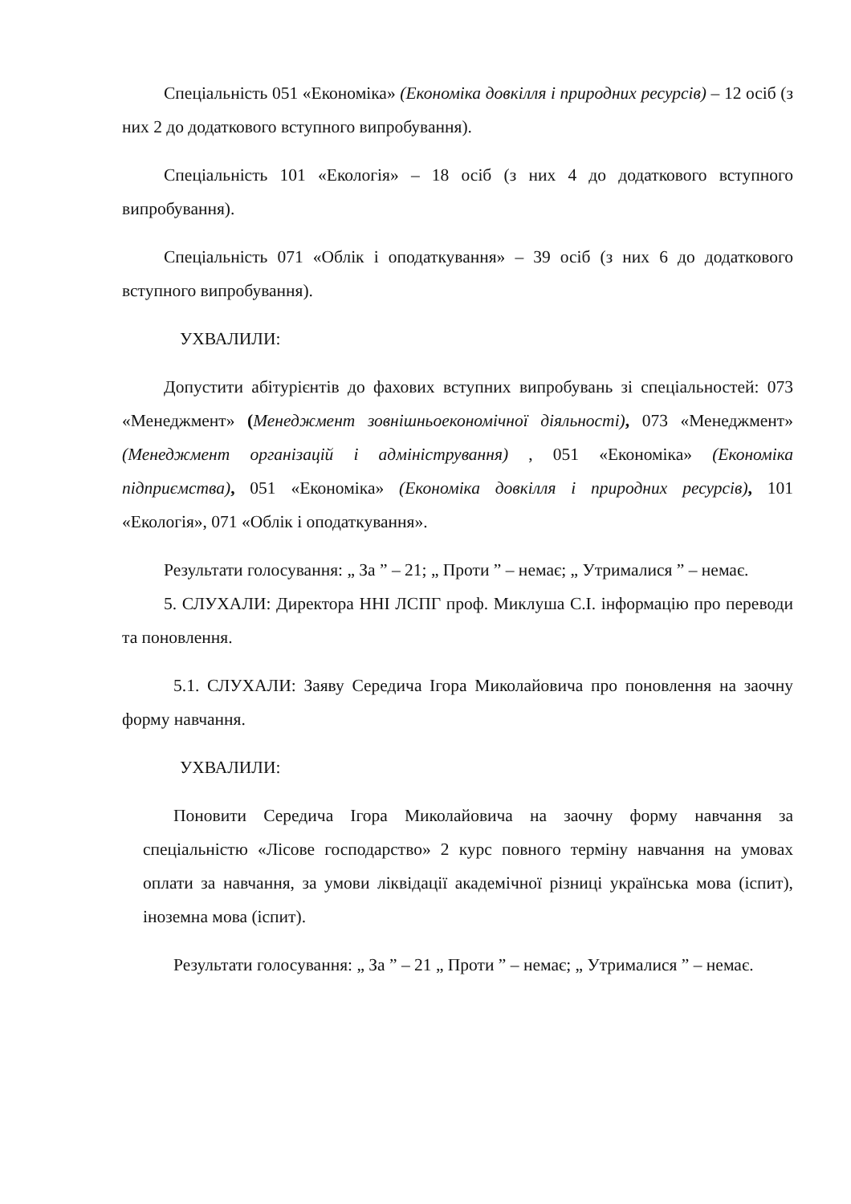Спеціальність 051 «Економіка» (Економіка довкілля і природних ресурсів) – 12 осіб (з них 2 до додаткового вступного випробування).
Спеціальність 101 «Екологія» – 18 осіб (з них 4 до додаткового вступного випробування).
Спеціальність 071 «Облік і оподаткування» – 39 осіб (з них 6 до додаткового вступного випробування).
УХВАЛИЛИ:
Допустити абітурієнтів до фахових вступних випробувань зі спеціальностей: 073 «Менеджмент» (Менеджмент зовнішньоекономічної діяльності), 073 «Менеджмент» (Менеджмент організацій і адміністрування) , 051 «Економіка» (Економіка підприємства), 051 «Економіка» (Економіка довкілля і природних ресурсів), 101 «Екологія», 071 «Облік і оподаткування».
Результати голосування: „ За ” – 21; „ Проти ” – немає; „ Утрималися ” – немає.
5. СЛУХАЛИ: Директора ННІ ЛСПГ проф. Миклуша С.І. інформацію про переводи та поновлення.
5.1. СЛУХАЛИ: Заяву Середича Ігора Миколайовича про поновлення на заочну форму навчання.
УХВАЛИЛИ:
Поновити Середича Ігора Миколайовича на заочну форму навчання за спеціальністю «Лісове господарство» 2 курс повного терміну навчання на умовах оплати за навчання, за умови ліквідації академічної різниці українська мова (іспит), іноземна мова (іспит).
Результати голосування: „ За ” – 21 „ Проти ” – немає; „ Утрималися ” – немає.